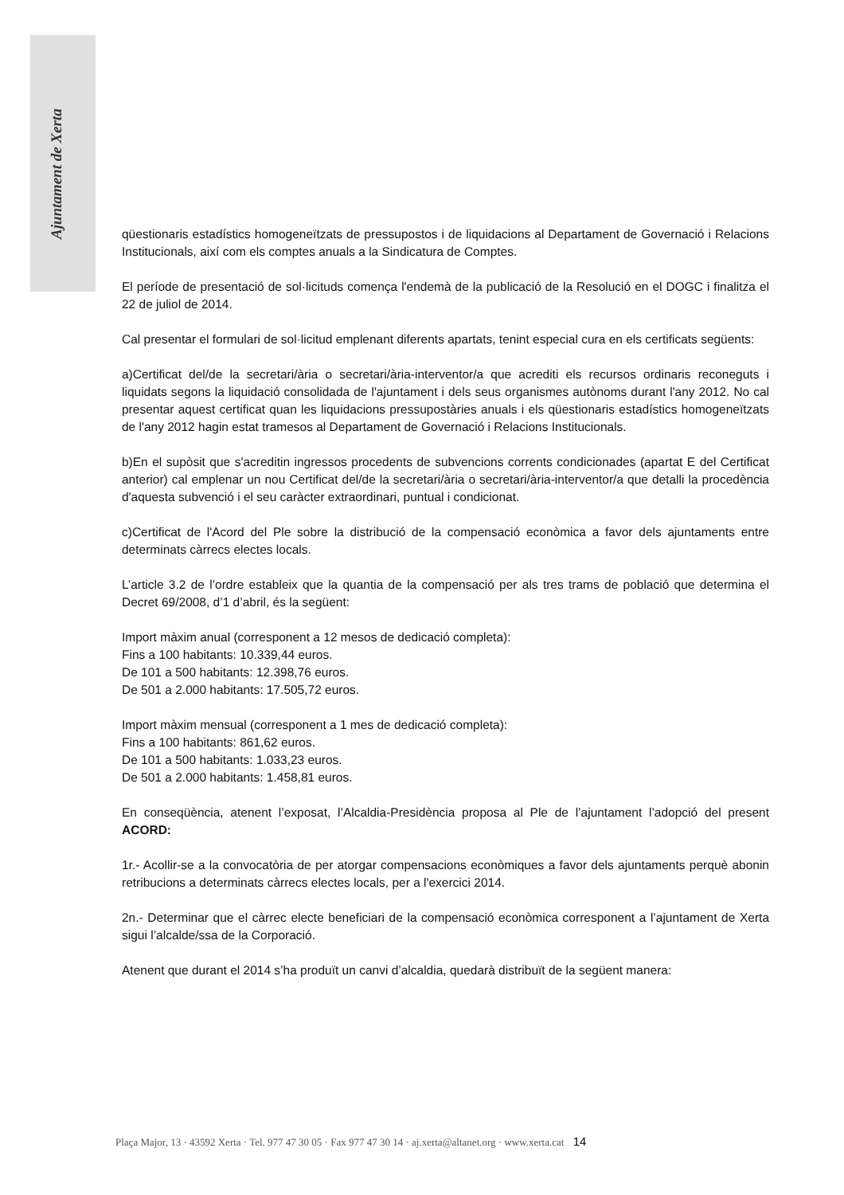Ajuntament de Xerta
qüestionaris estadístics homogeneïtzats de pressupostos i de liquidacions al Departament de Governació i Relacions Institucionals, així com els comptes anuals a la Sindicatura de Comptes.
El període de presentació de sol·licituds comença l'endemà de la publicació de la Resolució en el DOGC i finalitza el 22 de juliol de 2014.
Cal presentar el formulari de sol·licitud emplenant diferents apartats, tenint especial cura en els certificats següents:
a)Certificat del/de la secretari/ària o secretari/ària-interventor/a que acrediti els recursos ordinaris reconeguts i liquidats segons la liquidació consolidada de l'ajuntament i dels seus organismes autònoms durant l'any 2012. No cal presentar aquest certificat quan les liquidacions pressupostàries anuals i els qüestionaris estadístics homogeneïtzats de l'any 2012 hagin estat tramesos al Departament de Governació i Relacions Institucionals.
b)En el supòsit que s'acreditin ingressos procedents de subvencions corrents condicionades (apartat E del Certificat anterior) cal emplenar un nou Certificat del/de la secretari/ària o secretari/ària-interventor/a que detalli la procedència d'aquesta subvenció i el seu caràcter extraordinari, puntual i condicionat.
c)Certificat de l'Acord del Ple sobre la distribució de la compensació econòmica a favor dels ajuntaments entre determinats càrrecs electes locals.
L’article 3.2 de l’ordre estableix que la quantia de la compensació per als tres trams de població que determina el Decret 69/2008, d’1 d’abril, és la següent:
Import màxim anual (corresponent a 12 mesos de dedicació completa):
Fins a 100 habitants: 10.339,44 euros.
De 101 a 500 habitants: 12.398,76 euros.
De 501 a 2.000 habitants: 17.505,72 euros.
Import màxim mensual (corresponent a 1 mes de dedicació completa):
Fins a 100 habitants: 861,62 euros.
De 101 a 500 habitants: 1.033,23 euros.
De 501 a 2.000 habitants: 1.458,81 euros.
En conseqüència, atenent l’exposat, l’Alcaldia-Presidència proposa al Ple de l’ajuntament l’adopció del present ACORD:
1r.- Acollir-se a la convocatòria de per atorgar compensacions econòmiques a favor dels ajuntaments perquè abonin retribucions a determinats càrrecs electes locals, per a l'exercici 2014.
2n.- Determinar que el càrrec electe beneficiari de la compensació econòmica corresponent a l’ajuntament de Xerta sigui l’alcalde/ssa de la Corporació.
Atenent que durant el 2014 s’ha produït un canvi d’alcaldia, quedarà distribuït de la següent manera:
Plaça Major, 13 · 43592 Xerta · Tel. 977 47 30 05 · Fax 977 47 30 14 · aj.xerta@altanet.org · www.xerta.cat 14